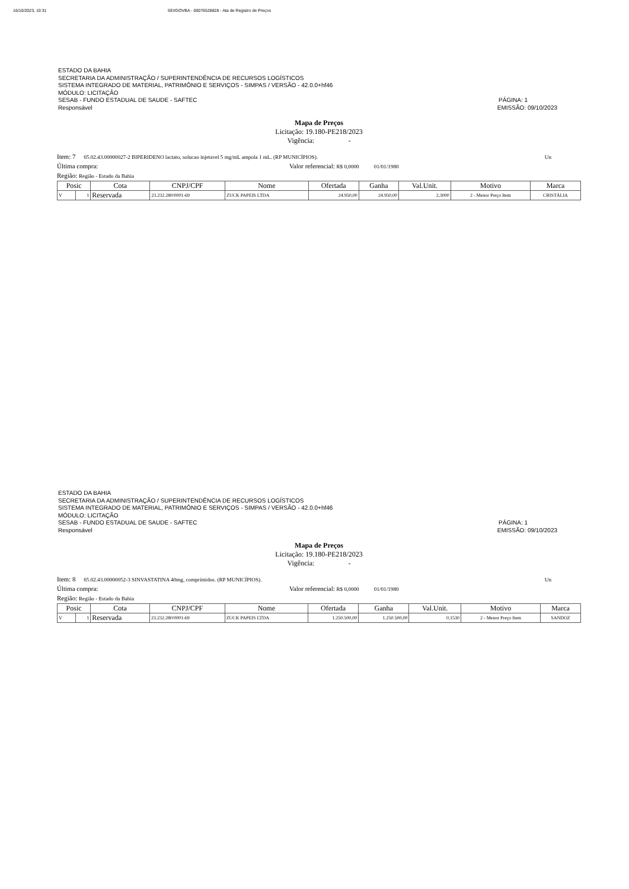16/10/2023, 10:31 SEI/GOVBA - 00076528828 - Ata de Registro de Preços
ESTADO DA BAHIA
SECRETARIA DA ADMINISTRAÇÃO / SUPERINTENDÊNCIA DE RECURSOS LOGÍSTICOS
SISTEMA INTEGRADO DE MATERIAL, PATRIMÔNIO E SERVIÇOS - SIMPAS / VERSÃO - 42.0.0+hf46
MÓDULO: LICITAÇÃO
SESAB - FUNDO ESTADUAL DE SAUDE - SAFTEC PÁGINA: 1
Responsável EMISSÃO: 09/10/2023
Mapa de Preços
Licitação: 19.180-PE218/2023
Vigência: -
Item: 7 65.02.43.00000027-2 BIPERIDENO lactato, solucao injetavel 5 mg/mL ampola 1 mL. (RP MUNICÍPIOS). Un
Última compra: Valor referencial: R$ 0,0000 01/01/1980
Região: Região - Estado da Bahia
| Posic | | Cota | CNPJ/CPF | Nome | Ofertada | Ganha | Val.Unit. | Motivo | Marca |
| --- | --- | --- | --- | --- | --- | --- | --- | --- | --- |
| V | 1 | Reservada | 23.232.280/0001-69 | ZUCK PAPEIS LTDA | 24.950,00 | 24.950,00 | 2,3000 | 2 - Menor Preço Item | CRISTÁLIA |
ESTADO DA BAHIA
SECRETARIA DA ADMINISTRAÇÃO / SUPERINTENDÊNCIA DE RECURSOS LOGÍSTICOS
SISTEMA INTEGRADO DE MATERIAL, PATRIMÔNIO E SERVIÇOS - SIMPAS / VERSÃO - 42.0.0+hf46
MÓDULO: LICITAÇÃO
SESAB - FUNDO ESTADUAL DE SAUDE - SAFTEC PÁGINA: 1
Responsável EMISSÃO: 09/10/2023
Mapa de Preços
Licitação: 19.180-PE218/2023
Vigência: -
Item: 8 65.02.43.00000052-3 SINVASTATINA 40mg, comprimidos. (RP MUNICÍPIOS). Un
Última compra: Valor referencial: R$ 0,0000 01/01/1980
Região: Região - Estado da Bahia
| Posic | | Cota | CNPJ/CPF | Nome | Ofertada | Ganha | Val.Unit. | Motivo | Marca |
| --- | --- | --- | --- | --- | --- | --- | --- | --- | --- |
| V | 1 | Reservada | 23.232.280/0001-69 | ZUCK PAPEIS LTDA | 1.250.500,00 | 1.250.500,00 | 0,1530 | 2 - Menor Preço Item | SANDOZ |